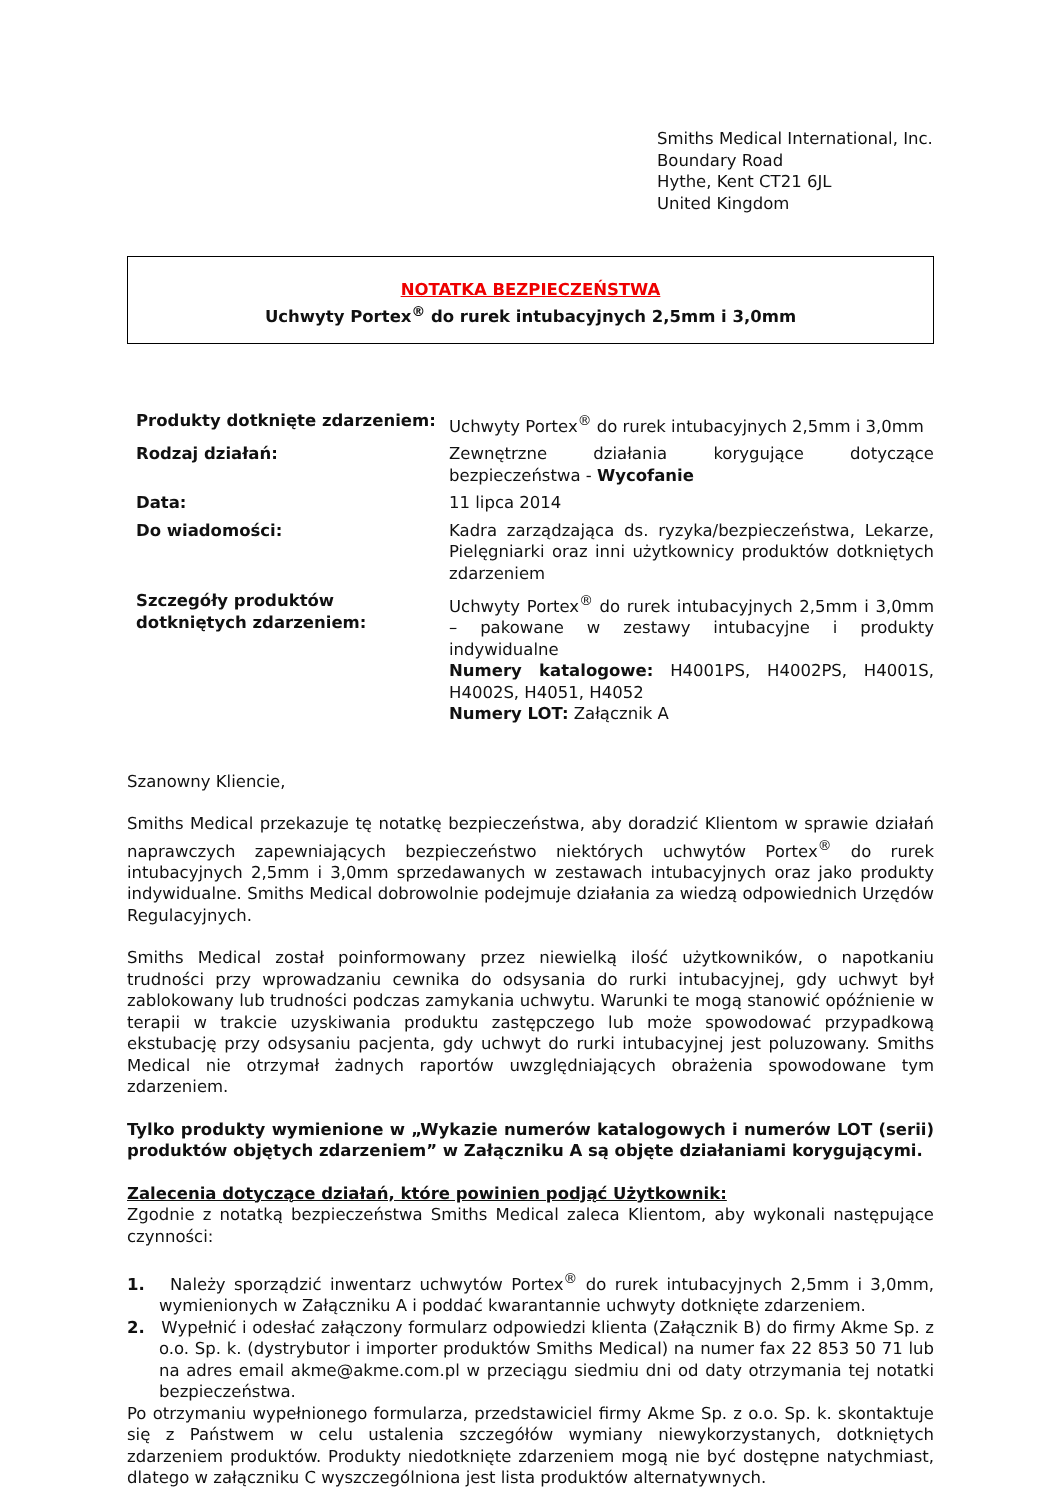Smiths Medical International, Inc.
Boundary Road
Hythe, Kent CT21 6JL
United Kingdom
NOTATKA BEZPIECZEŃSTWA
Uchwyty Portex<sup>®</sup> do rurek intubacyjnych 2,5mm i 3,0mm
| Produkty dotknięte zdarzeniem: | Uchwyty Portex<sup>®</sup> do rurek intubacyjnych 2,5mm i 3,0mm |
| Rodzaj działań: | Zewnętrzne działania korygujące dotyczące bezpieczeństwa - Wycofanie |
| Data: | 11 lipca 2014 |
| Do wiadomości: | Kadra zarządzająca ds. ryzyka/bezpieczeństwa, Lekarze, Pielęgniarki oraz inni użytkownicy produktów dotkniętych zdarzeniem |
| Szczegóły produktów dotkniętych zdarzeniem: | Uchwyty Portex<sup>®</sup> do rurek intubacyjnych 2,5mm i 3,0mm – pakowane w zestawy intubacyjne i produkty indywidualne Numery katalogowe: H4001PS, H4002PS, H4001S, H4002S, H4051, H4052 Numery LOT: Załącznik A |
Szanowny Kliencie,
Smiths Medical przekazuje tę notatkę bezpieczeństwa, aby doradzić Klientom w sprawie działań naprawczych zapewniających bezpieczeństwo niektórych uchwytów Portex<sup>®</sup> do rurek intubacyjnych 2,5mm i 3,0mm sprzedawanych w zestawach intubacyjnych oraz jako produkty indywidualne. Smiths Medical dobrowolnie podejmuje działania za wiedzą odpowiednich Urzędów Regulacyjnych.
Smiths Medical został poinformowany przez niewielką ilość użytkowników, o napotkaniu trudności przy wprowadzaniu cewnika do odsysania do rurki intubacyjnej, gdy uchwyt był zablokowany lub trudności podczas zamykania uchwytu. Warunki te mogą stanowić opóźnienie w terapii w trakcie uzyskiwania produktu zastępczego lub może spowodować przypadkową ekstubację przy odsysaniu pacjenta, gdy uchwyt do rurki intubacyjnej jest poluzowany. Smiths Medical nie otrzymał żadnych raportów uwzględniających obrażenia spowodowane tym zdarzeniem.
Tylko produkty wymienione w „Wykazie numerów katalogowych i numerów LOT (serii) produktów objętych zdarzeniem” w Załączniku A są objęte działaniami korygującymi.
Zalecenia dotyczące działań, które powinien podjąć Użytkownik:
Zgodnie z notatką bezpieczeństwa Smiths Medical zaleca Klientom, aby wykonali następujące czynności:
1. Należy sporządzić inwentarz uchwytów Portex<sup>®</sup> do rurek intubacyjnych 2,5mm i 3,0mm, wymienionych w Załączniku A i poddać kwarantannie uchwyty dotknięte zdarzeniem.
2. Wypełnić i odesłać załączony formularz odpowiedzi klienta (Załącznik B) do firmy Akme Sp. z o.o. Sp. k. (dystrybutor i importer produktów Smiths Medical) na numer fax 22 853 50 71 lub na adres email akme@akme.com.pl w przeciągu siedmiu dni od daty otrzymania tej notatki bezpieczeństwa.
Po otrzymaniu wypełnionego formularza, przedstawiciel firmy Akme Sp. z o.o. Sp. k. skontaktuje się z Państwem w celu ustalenia szczegółów wymiany niewykorzystanych, dotkniętych zdarzeniem produktów. Produkty niedotknięte zdarzeniem mogą nie być dostępne natychmiast, dlatego w załączniku C wyszczególniona jest lista produktów alternatywnych.